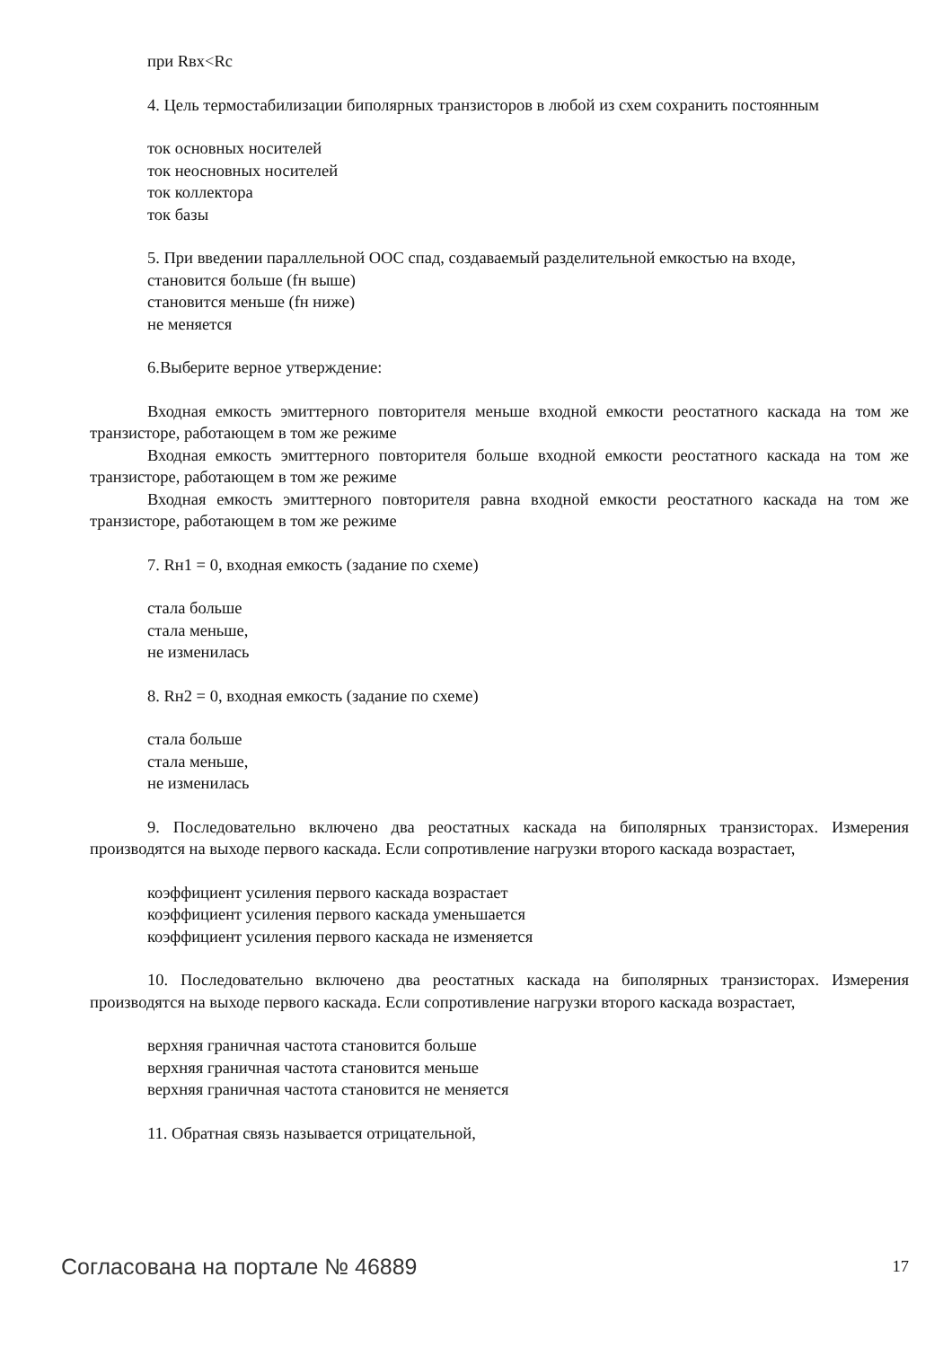при Rвх<Rc
4. Цель термостабилизации биполярных транзисторов в любой из схем сохранить постоянным
ток основных носителей
ток неосновных носителей
ток коллектора
ток базы
5. При введении параллельной ООС спад, создаваемый разделительной емкостью на входе,
становится больше (fн выше)
становится меньше (fн ниже)
не меняется
6.Выберите верное утверждение:
Входная емкость эмиттерного повторителя меньше входной емкости реостатного каскада на том же транзисторе, работающем в том же режиме
Входная емкость эмиттерного повторителя больше входной емкости реостатного каскада на том же транзисторе, работающем в том же режиме
Входная емкость эмиттерного повторителя равна входной емкости реостатного каскада на том же транзисторе, работающем в том же режиме
7. Rн1 = 0, входная емкость (задание по схеме)
стала больше
стала меньше,
не изменилась
8. Rн2 = 0, входная емкость (задание по схеме)
стала больше
стала меньше,
не изменилась
9. Последовательно включено два реостатных каскада на биполярных транзисторах. Измерения производятся на выходе первого каскада. Если сопротивление нагрузки второго каскада возрастает,
коэффициент усиления первого каскада возрастает
коэффициент усиления первого каскада уменьшается
коэффициент усиления первого каскада не изменяется
10. Последовательно включено два реостатных каскада на биполярных транзисторах. Измерения производятся на выходе первого каскада. Если сопротивление нагрузки второго каскада возрастает,
верхняя граничная частота становится больше
верхняя граничная частота становится меньше
верхняя граничная частота становится не меняется
11. Обратная связь называется отрицательной,
Согласована на портале № 46889 17